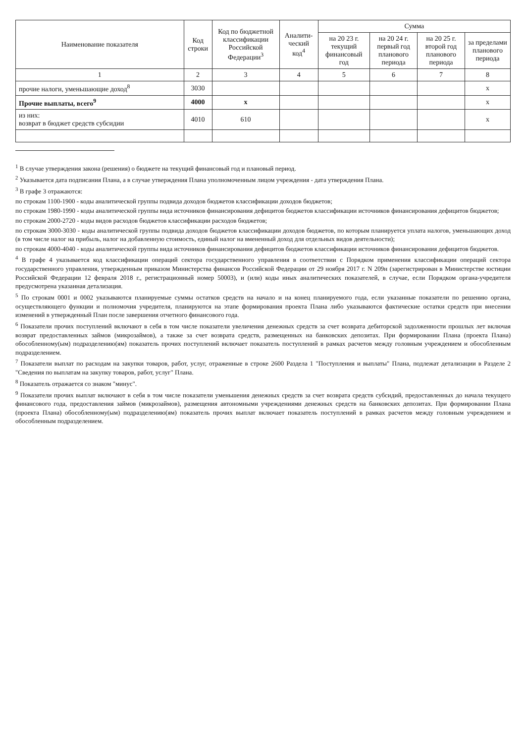| Наименование показателя | Код строки | Код по бюджетной классификации Российской Федерации<sup>3</sup> | Аналити-ческий код<sup>4</sup> | Сумма | | | |
| --- | --- | --- | --- | --- | --- | --- | --- |
| | | | | на 20 23 г. текущий финансовый год | на 20 24 г. первый год планового периода | на 20 25 г. второй год планового периода | за пределами планового периода |
| 1 | 2 | 3 | 4 | 5 | 6 | 7 | 8 |
| прочие налоги, уменьшающие доход<sup>8</sup> | 3030 | | | | | | x |
| Прочие выплаты, всего<sup>9</sup> | 4000 | x | | | | | x |
| из них: возврат в бюджет средств субсидии | 4010 | 610 | | | | | x |
<sup>1</sup> В случае утверждения закона (решения) о бюджете на текущий финансовый год и плановый период.
<sup>2</sup> Указывается дата подписания Плана, а в случае утверждения Плана уполномоченным лицом учреждения - дата утверждения Плана.
<sup>3</sup> В графе 3 отражаются:
по строкам 1100-1900 - коды аналитической группы подвида доходов бюджетов классификации доходов бюджетов;
по строкам 1980-1990 - коды аналитической группы вида источников финансирования дефицитов бюджетов классификации источников финансирования дефицитов бюджетов;
по строкам 2000-2720 - коды видов расходов бюджетов классификации расходов бюджетов;
по строкам 3000-3030 - коды аналитической группы подвида доходов бюджетов классификации доходов бюджетов, по которым планируется уплата налогов, уменьшающих доход (в том числе налог на прибыль, налог на добавленную стоимость, единый налог на вмененный доход для отдельных видов деятельности);
по строкам 4000-4040 - коды аналитической группы вида источников финансирования дефицитов бюджетов классификации источников финансирования дефицитов бюджетов.
<sup>4</sup> В графе 4 указывается код классификации операций сектора государственного управления в соответствии с Порядком применения классификации операций сектора государственного управления, утвержденным приказом Министерства финансов Российской Федерации от 29 ноября 2017 г. N 209н (зарегистрирован в Министерстве юстиции Российской Федерации 12 февраля 2018 г., регистрационный номер 50003), и (или) коды иных аналитических показателей, в случае, если Порядком органа-учредителя предусмотрена указанная детализация.
<sup>5</sup> По строкам 0001 и 0002 указываются планируемые суммы остатков средств на начало и на конец планируемого года, если указанные показатели по решению органа, осуществляющего функции и полномочия учредителя, планируются на этапе формирования проекта Плана либо указываются фактические остатки средств при внесении изменений в утвержденный План после завершения отчетного финансового года.
<sup>6</sup> Показатели прочих поступлений включают в себя в том числе показатели увеличения денежных средств за счет возврата дебиторской задолженности прошлых лет включая возврат предоставленных займов (микрозаймов), а также за счет возврата средств, размещенных на банковских депозитах. При формировании Плана (проекта Плана) обособленному(ым) подразделению(ям) показатель прочих поступлений включает показатель поступлений в рамках расчетов между головным учреждением и обособленным подразделением.
<sup>7</sup> Показатели выплат по расходам на закупки товаров, работ, услуг, отраженные в строке 2600 Раздела 1 "Поступления и выплаты" Плана, подлежат детализации в Разделе 2 "Сведения по выплатам на закупку товаров, работ, услуг" Плана.
<sup>8</sup> Показатель отражается со знаком "минус".
<sup>9</sup> Показатели прочих выплат включают в себя в том числе показатели уменьшения денежных средств за счет возврата средств субсидий, предоставленных до начала текущего финансового года, предоставления займов (микрозаймов), размещения автономными учреждениями денежных средств на банковских депозитах. При формировании Плана (проекта Плана) обособленному(ым) подразделению(ям) показатель прочих выплат включает показатель поступлений в рамках расчетов между головным учреждением и обособленным подразделением.